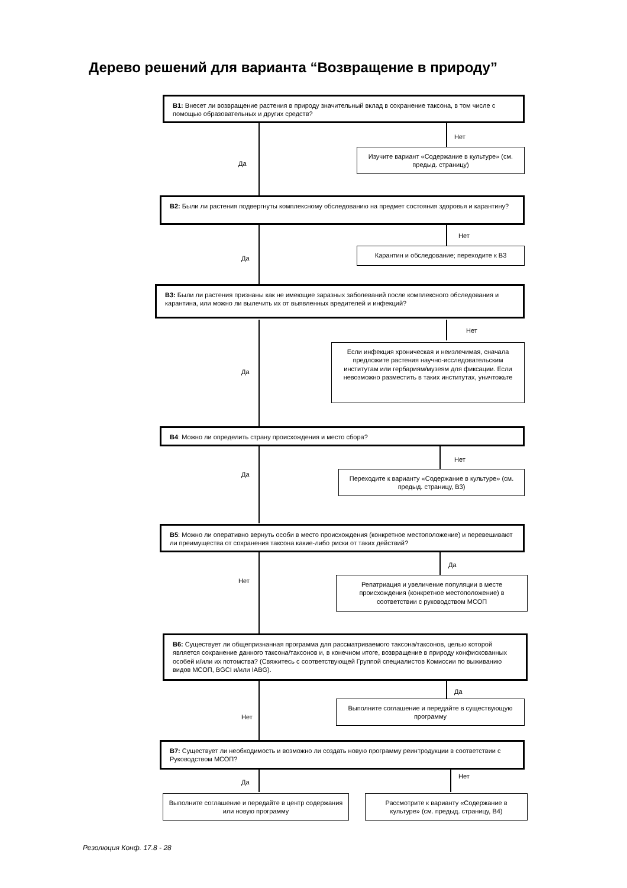Дерево решений для варианта “Возвращение в природу”
В1: Внесет ли возвращение растения в природу значительный вклад в сохранение таксона, в том числе с помощью образовательных и других средств?
Нет
Да
Изучите вариант «Содержание в культуре» (см. предыд. страницу)
В2: Были ли растения подвергнуты комплексному обследованию на предмет состояния здоровья и карантину?
Нет
Да
Карантин и обследование; переходите к В3
В3: Были ли растения признаны как не имеющие заразных заболеваний после комплексного обследования и карантина, или можно ли вылечить их от выявленных вредителей и инфекций?
Нет
Да
Если инфекция хроническая и неизлечимая, сначала предложите растения научно-исследовательским институтам или гербариям/музеям для фиксации. Если невозможно разместить в таких институтах, уничтожьте
В4: Можно ли определить страну происхождения и место сбора?
Нет
Да
Переходите к варианту «Содержание в культуре» (см. предыд. страницу, В3)
В5: Можно ли оперативно вернуть особи в место происхождения (конкретное местоположение) и перевешивают ли преимущества от сохранения таксона какие-либо риски от таких действий?
Да
Нет
Репатриация и увеличение популяции в месте происхождения (конкретное местоположение) в соответствии с руководством МСОП
В6: Существует ли общепризнанная программа для рассматриваемого таксона/таксонов, целью которой является сохранение данного таксона/таксонов и, в конечном итоге, возвращение в природу конфискованных особей и/или их потомства? (Свяжитесь с соответствующей Группой специалистов Комиссии по выживанию видов МСОП, BGCI и/или IABG).
Да
Нет
Выполните соглашение и передайте в существующую программу
В7: Существует ли необходимость и возможно ли создать новую программу реинтродукции в соответствии с Руководством МСОП?
Да
Нет
Выполните соглашение и передайте в центр содержания или новую программу
Рассмотрите к варианту «Содержание в культуре» (см. предыд. страницу, В4)
Резолюция Конф. 17.8 - 28